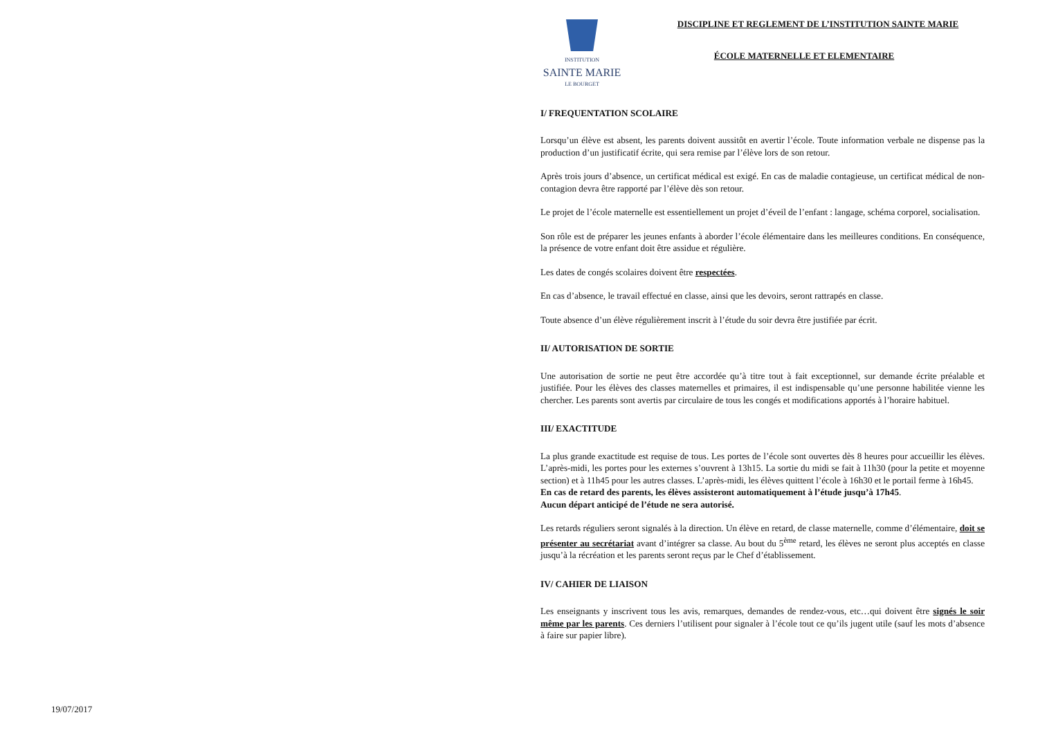19/07/2017
INSTITUTION
SAINTE MARIE
LE BOURGET
DISCIPLINE ET REGLEMENT DE L’INSTITUTION SAINTE MARIE
ÉCOLE MATERNELLE ET ELEMENTAIRE
I/ FREQUENTATION SCOLAIRE
Lorsqu’un élève est absent, les parents doivent aussitôt en avertir l’école. Toute information verbale ne dispense pas la production d’un justificatif écrite, qui sera remise par l’élève lors de son retour.
Après trois jours d’absence, un certificat médical est exigé. En cas de maladie contagieuse, un certificat médical de non-contagion devra être rapporté par l’élève dès son retour.
Le projet de l’école maternelle est essentiellement un projet d’éveil de l’enfant : langage, schéma corporel, socialisation.
Son rôle est de préparer les jeunes enfants à aborder l’école élémentaire dans les meilleures conditions. En conséquence, la présence de votre enfant doit être assidue et régulière.
Les dates de congés scolaires doivent être respectées.
En cas d’absence, le travail effectué en classe, ainsi que les devoirs, seront rattrapés en classe.
Toute absence d’un élève régulièrement inscrit à l’étude du soir devra être justifiée par écrit.
II/ AUTORISATION DE SORTIE
Une autorisation de sortie ne peut être accordée qu’à titre tout à fait exceptionnel, sur demande écrite préalable et justifiée. Pour les élèves des classes maternelles et primaires, il est indispensable qu’une personne habilitée vienne les chercher. Les parents sont avertis par circulaire de tous les congés et modifications apportés à l’horaire habituel.
III/ EXACTITUDE
La plus grande exactitude est requise de tous. Les portes de l’école sont ouvertes dès 8 heures pour accueillir les élèves. L’après-midi, les portes pour les externes s’ouvrent à 13h15. La sortie du midi se fait à 11h30 (pour la petite et moyenne section) et à 11h45 pour les autres classes. L’après-midi, les élèves quittent l’école à 16h30 et le portail ferme à 16h45.
En cas de retard des parents, les élèves assisteront automatiquement à l’étude jusqu’à 17h45.
Aucun départ anticipé de l’étude ne sera autorisé.
Les retards réguliers seront signalés à la direction. Un élève en retard, de classe maternelle, comme d’élémentaire, doit se présenter au secrétariat avant d’intégrer sa classe. Au bout du 5<sup>ème</sup> retard, les élèves ne seront plus acceptés en classe jusqu’à la récréation et les parents seront reçus par le Chef d’établissement.
IV/ CAHIER DE LIAISON
Les enseignants y inscrivent tous les avis, remarques, demandes de rendez-vous, etc…qui doivent être signés le soir même par les parents. Ces derniers l’utilisent pour signaler à l’école tout ce qu’ils jugent utile (sauf les mots d’absence à faire sur papier libre).